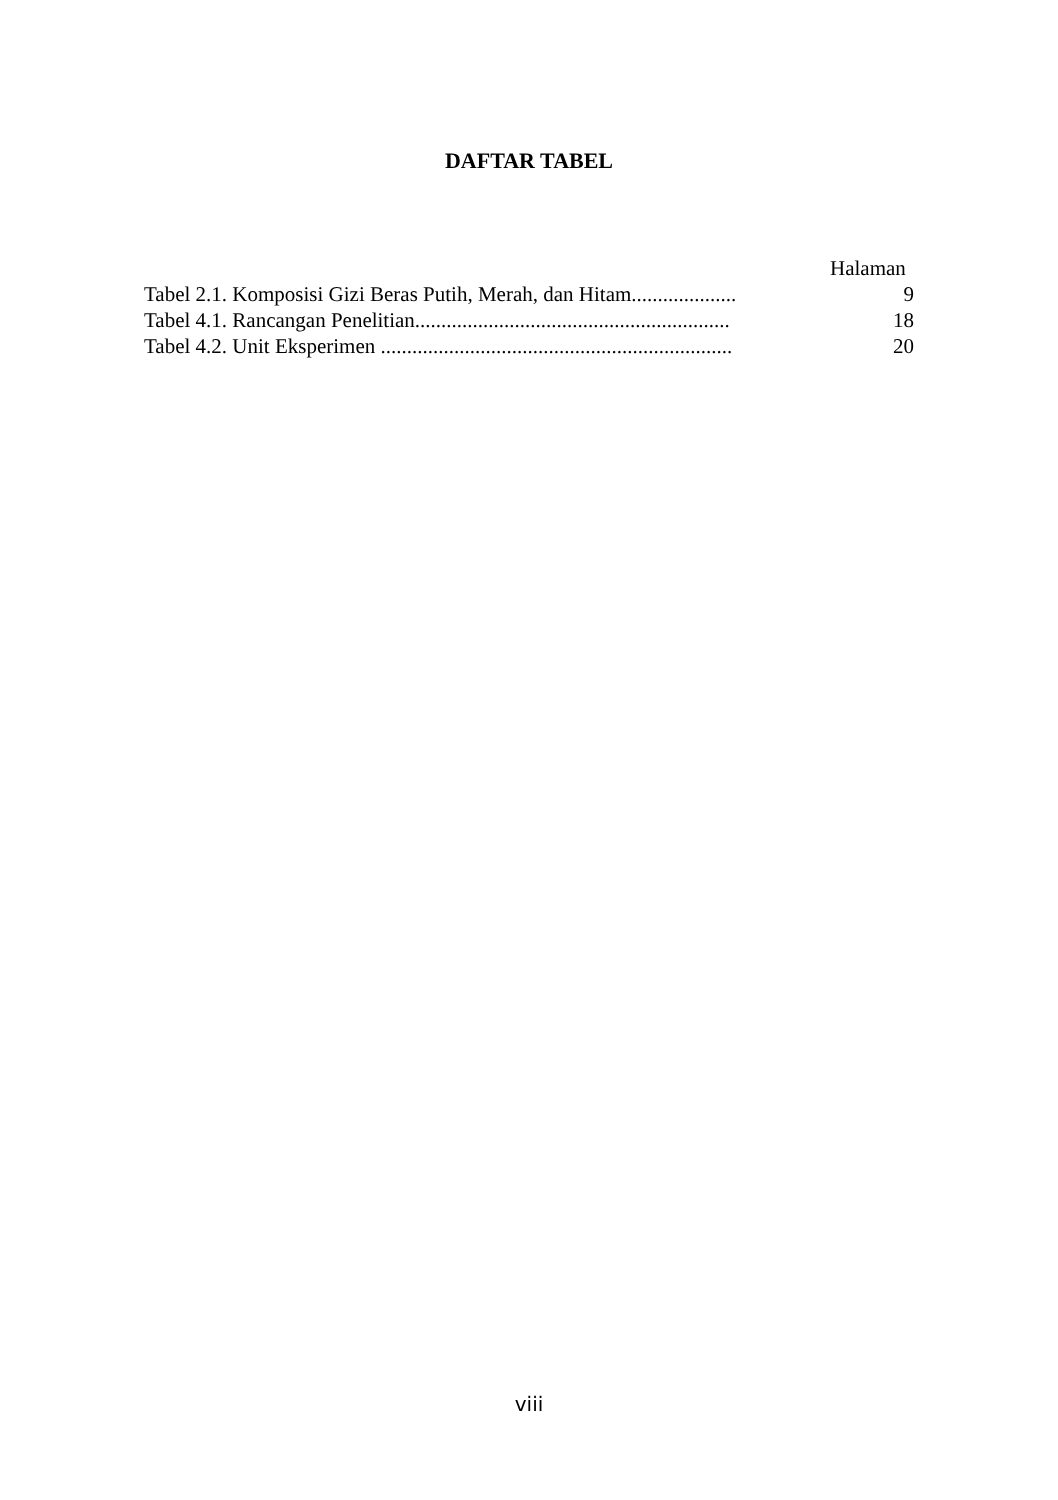DAFTAR TABEL
Halaman
Tabel 2.1. Komposisi Gizi Beras Putih, Merah, dan Hitam.................... 9
Tabel 4.1. Rancangan Penelitian............................................................ 18
Tabel 4.2. Unit Eksperimen ................................................................... 20
viii